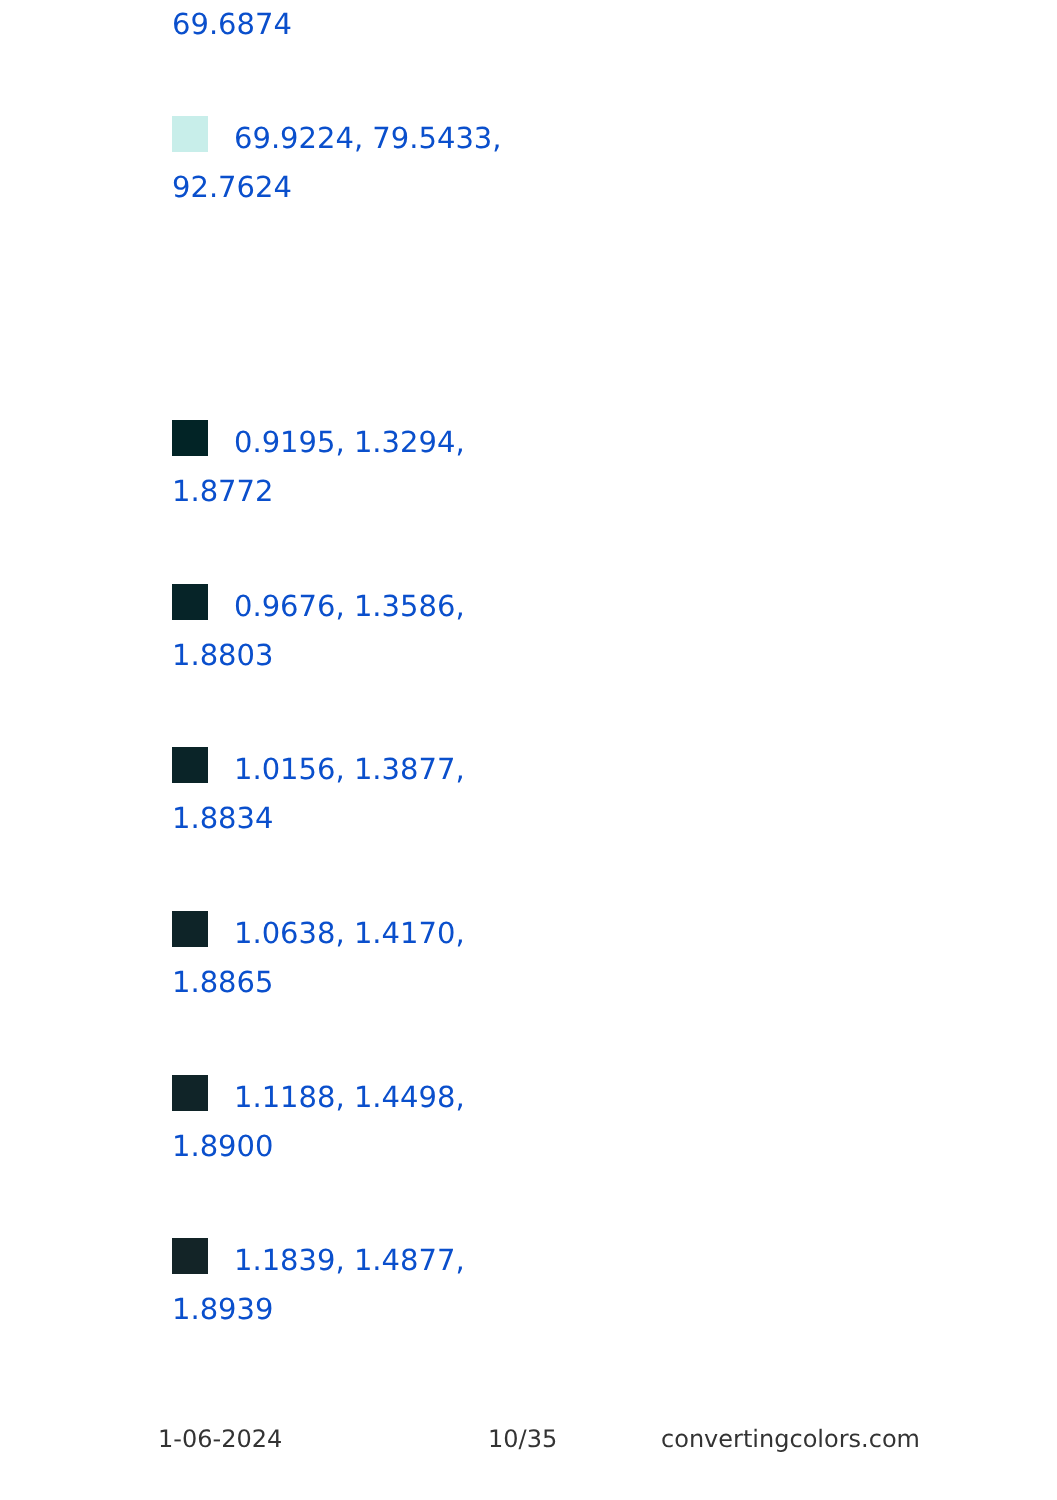69.6874
69.9224, 79.5433, 92.7624
0.9195, 1.3294, 1.8772
0.9676, 1.3586, 1.8803
1.0156, 1.3877, 1.8834
1.0638, 1.4170, 1.8865
1.1188, 1.4498, 1.8900
1.1839, 1.4877, 1.8939
1-06-2024 10/35 convertingcolors.com